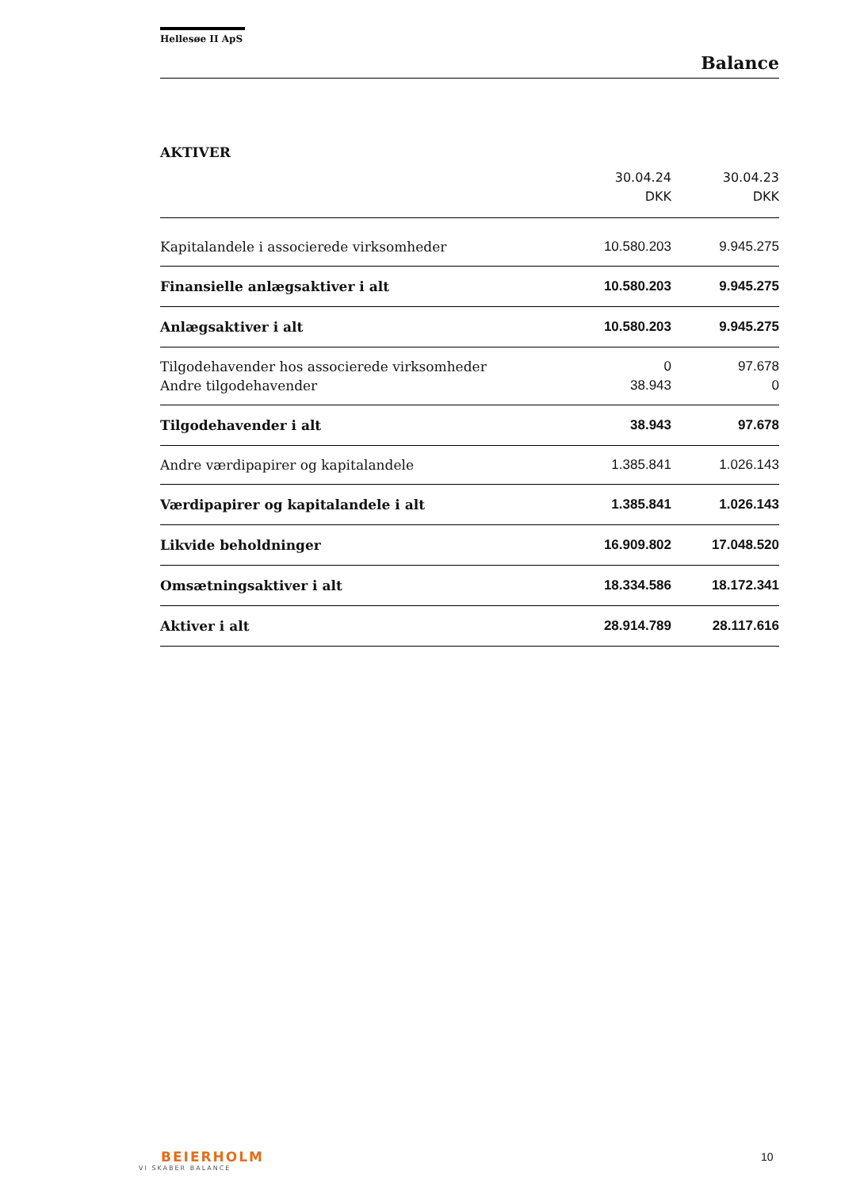Hellesøe II ApS
Balance
AKTIVER
| | 30.04.24 DKK | 30.04.23 DKK |
| --- | --- | --- |
| Kapitalandele i associerede virksomheder | 10.580.203 | 9.945.275 |
| Finansielle anlægsaktiver i alt | 10.580.203 | 9.945.275 |
| Anlægsaktiver i alt | 10.580.203 | 9.945.275 |
| Tilgodehavender hos associerede virksomheder | 0 | 97.678 |
| Andre tilgodehavender | 38.943 | 0 |
| Tilgodehavender i alt | 38.943 | 97.678 |
| Andre værdipapirer og kapitalandele | 1.385.841 | 1.026.143 |
| Værdipapirer og kapitalandele i alt | 1.385.841 | 1.026.143 |
| Likvide beholdninger | 16.909.802 | 17.048.520 |
| Omsætningsaktiver i alt | 18.334.586 | 18.172.341 |
| Aktiver i alt | 28.914.789 | 28.117.616 |
BEIERHOLM
VI SKABER BALANCE
10